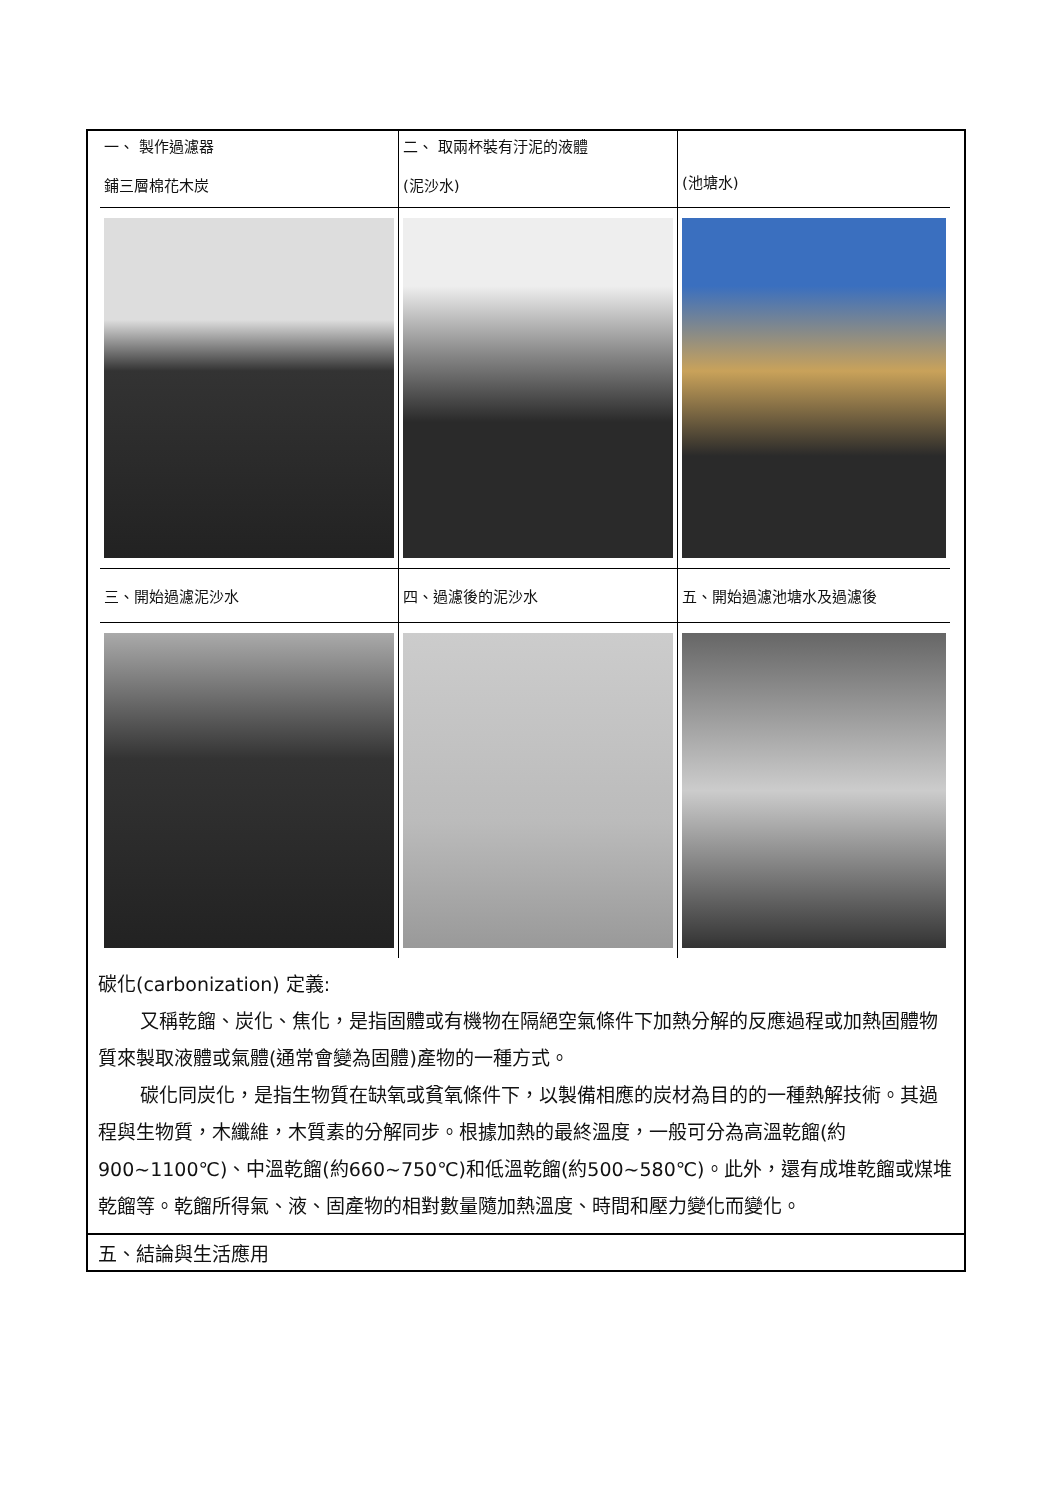| 一、 製作過濾器 鋪三層棉花木炭 | 二、 取兩杯裝有汙泥的液體 (泥沙水) | (池塘水) |
| 三、開始過濾泥沙水 | 四、過濾後的泥沙水 | 五、開始過濾池塘水及過濾後 |
碳化(carbonization) 定義:
又稱乾餾、炭化、焦化，是指固體或有機物在隔絕空氣條件下加熱分解的反應過程或加熱固體物質來製取液體或氣體(通常會變為固體)產物的一種方式。
碳化同炭化，是指生物質在缺氧或貧氧條件下，以製備相應的炭材為目的的一種熱解技術。其過程與生物質，木纖維，木質素的分解同步。根據加熱的最終溫度，一般可分為高溫乾餾(約900~1100℃)、中溫乾餾(約660~750℃)和低溫乾餾(約500~580℃)。此外，還有成堆乾餾或煤堆乾餾等。乾餾所得氣、液、固產物的相對數量隨加熱溫度、時間和壓力變化而變化。
五、結論與生活應用